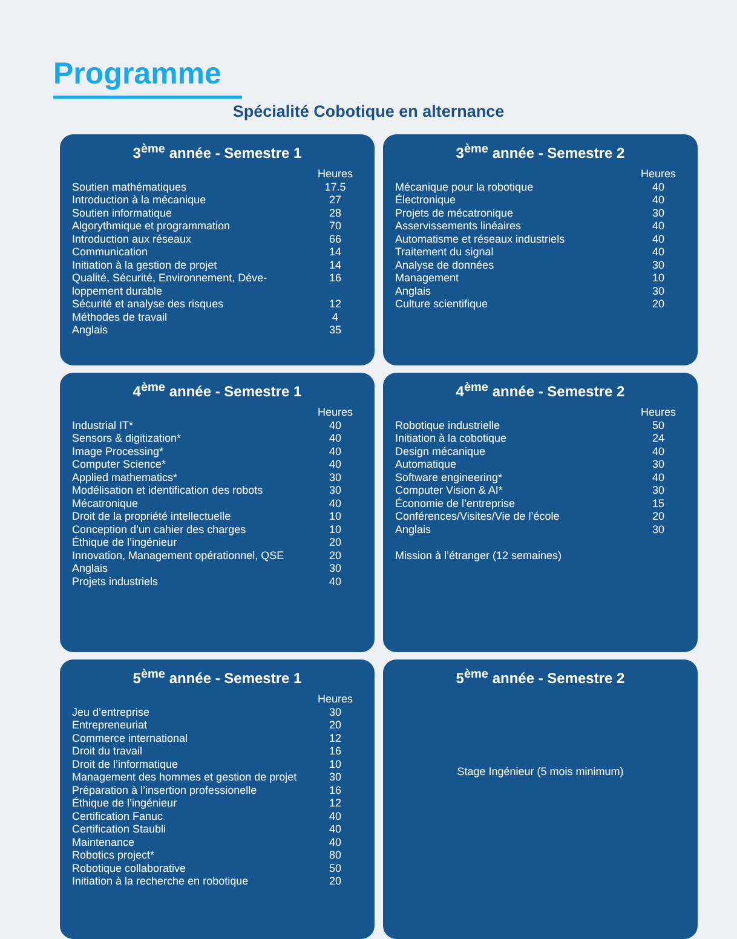Programme
Spécialité Cobotique en alternance
3<sup>ème</sup> année - Semestre 1
| | Heures |
| --- | --- |
| Soutien mathématiques | 17.5 |
| Introduction à la mécanique | 27 |
| Soutien informatique | 28 |
| Algorythmique et programmation | 70 |
| Introduction aux réseaux | 66 |
| Communication | 14 |
| Initiation à la gestion de projet | 14 |
| Qualité, Sécurité, Environnement, Déve-loppement durable | 16 |
| Sécurité et analyse des risques | 12 |
| Méthodes de travail | 4 |
| Anglais | 35 |
3<sup>ème</sup> année - Semestre 2
| | Heures |
| --- | --- |
| Mécanique pour la robotique | 40 |
| Électronique | 40 |
| Projets de mécatronique | 30 |
| Asservissements linéaires | 40 |
| Automatisme et réseaux industriels | 40 |
| Traitement du signal | 40 |
| Analyse de données | 30 |
| Management | 10 |
| Anglais | 30 |
| Culture scientifique | 20 |
4<sup>ème</sup> année - Semestre 1
| | Heures |
| --- | --- |
| Industrial IT* | 40 |
| Sensors & digitization* | 40 |
| Image Processing* | 40 |
| Computer Science* | 40 |
| Applied mathematics* | 30 |
| Modélisation et identification des robots | 30 |
| Mécatronique | 40 |
| Droit de la propriété intellectuelle | 10 |
| Conception d’un cahier des charges | 10 |
| Éthique de l’ingénieur | 20 |
| Innovation, Management opérationnel, QSE | 20 |
| Anglais | 30 |
| Projets industriels | 40 |
4<sup>ème</sup> année - Semestre 2
| | Heures |
| --- | --- |
| Robotique industrielle | 50 |
| Initiation à la cobotique | 24 |
| Design mécanique | 40 |
| Automatique | 30 |
| Software engineering* | 40 |
| Computer Vision & AI* | 30 |
| Économie de l’entreprise | 15 |
| Conférences/Visites/Vie de l’école | 20 |
| Anglais | 30 |
Mission à l’étranger (12 semaines)
5<sup>ème</sup> année - Semestre 1
| | Heures |
| --- | --- |
| Jeu d’entreprise | 30 |
| Entrepreneuriat | 20 |
| Commerce international | 12 |
| Droit du travail | 16 |
| Droit de l’informatique | 10 |
| Management des hommes et gestion de projet | 30 |
| Préparation à l’insertion professionelle | 16 |
| Éthique de l’ingénieur | 12 |
| Certification Fanuc | 40 |
| Certification Staubli | 40 |
| Maintenance | 40 |
| Robotics project* | 80 |
| Robotique collaborative | 50 |
| Initiation à la recherche en robotique | 20 |
5<sup>ème</sup> année - Semestre 2
Stage Ingénieur (5 mois minimum)